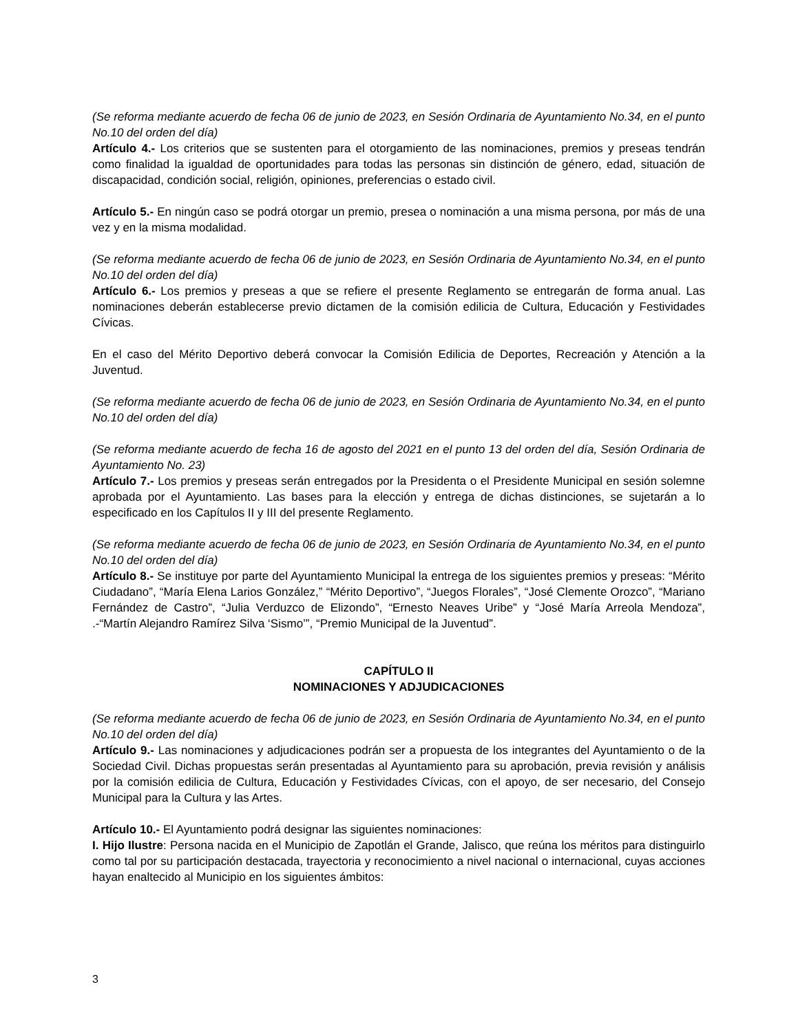(Se reforma mediante acuerdo de fecha 06 de junio de 2023, en Sesión Ordinaria de Ayuntamiento No.34, en el punto No.10 del orden del día)
Artículo 4.- Los criterios que se sustenten para el otorgamiento de las nominaciones, premios y preseas tendrán como finalidad la igualdad de oportunidades para todas las personas sin distinción de género, edad, situación de discapacidad, condición social, religión, opiniones, preferencias o estado civil.
Artículo 5.- En ningún caso se podrá otorgar un premio, presea o nominación a una misma persona, por más de una vez y en la misma modalidad.
(Se reforma mediante acuerdo de fecha 06 de junio de 2023, en Sesión Ordinaria de Ayuntamiento No.34, en el punto No.10 del orden del día)
Artículo 6.- Los premios y preseas a que se refiere el presente Reglamento se entregarán de forma anual. Las nominaciones deberán establecerse previo dictamen de la comisión edilicia de Cultura, Educación y Festividades Cívicas.
En el caso del Mérito Deportivo deberá convocar la Comisión Edilicia de Deportes, Recreación y Atención a la Juventud.
(Se reforma mediante acuerdo de fecha 06 de junio de 2023, en Sesión Ordinaria de Ayuntamiento No.34, en el punto No.10 del orden del día)
(Se reforma mediante acuerdo de fecha 16 de agosto del 2021 en el punto 13 del orden del día, Sesión Ordinaria de Ayuntamiento No. 23)
Artículo 7.- Los premios y preseas serán entregados por la Presidenta o el Presidente Municipal en sesión solemne aprobada por el Ayuntamiento. Las bases para la elección y entrega de dichas distinciones, se sujetarán a lo especificado en los Capítulos II y III del presente Reglamento.
(Se reforma mediante acuerdo de fecha 06 de junio de 2023, en Sesión Ordinaria de Ayuntamiento No.34, en el punto No.10 del orden del día)
Artículo 8.- Se instituye por parte del Ayuntamiento Municipal la entrega de los siguientes premios y preseas: “Mérito Ciudadano”, “María Elena Larios González,” “Mérito Deportivo”, “Juegos Florales”, “José Clemente Orozco”, “Mariano Fernández de Castro”, “Julia Verduzco de Elizondo”, “Ernesto Neaves Uribe” y “José María Arreola Mendoza”, .-“Martín Alejandro Ramírez Silva ‘Sismo’”, “Premio Municipal de la Juventud”.
CAPÍTULO II
NOMINACIONES Y ADJUDICACIONES
(Se reforma mediante acuerdo de fecha 06 de junio de 2023, en Sesión Ordinaria de Ayuntamiento No.34, en el punto No.10 del orden del día)
Artículo 9.- Las nominaciones y adjudicaciones podrán ser a propuesta de los integrantes del Ayuntamiento o de la Sociedad Civil. Dichas propuestas serán presentadas al Ayuntamiento para su aprobación, previa revisión y análisis por la comisión edilicia de Cultura, Educación y Festividades Cívicas, con el apoyo, de ser necesario, del Consejo Municipal para la Cultura y las Artes.
Artículo 10.- El Ayuntamiento podrá designar las siguientes nominaciones:
I. Hijo Ilustre: Persona nacida en el Municipio de Zapotlán el Grande, Jalisco, que reúna los méritos para distinguirlo como tal por su participación destacada, trayectoria y reconocimiento a nivel nacional o internacional, cuyas acciones hayan enaltecido al Municipio en los siguientes ámbitos:
3